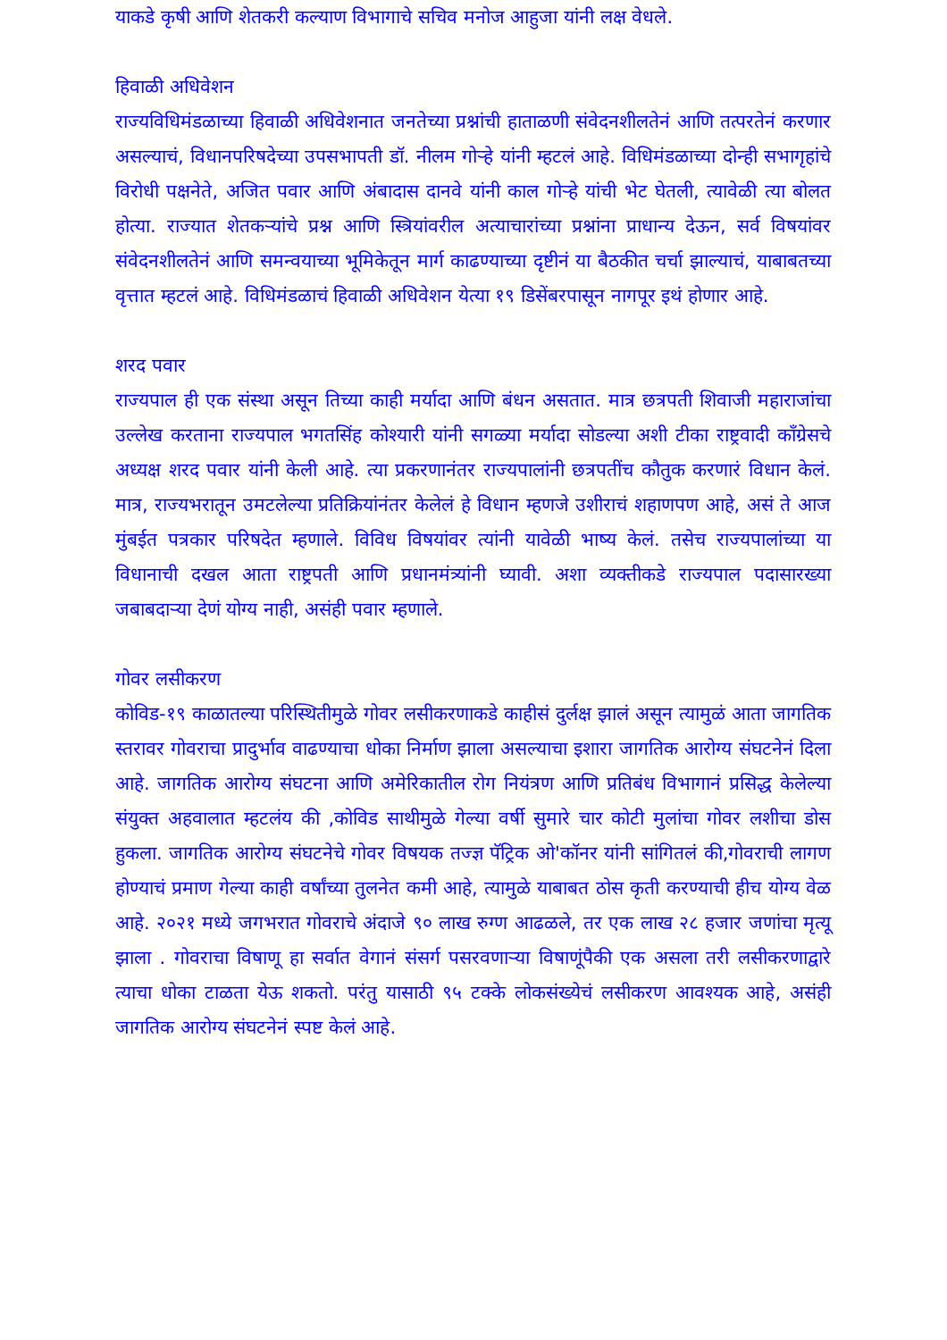याकडे कृषी आणि शेतकरी कल्याण विभागाचे सचिव मनोज आहुजा यांनी लक्ष वेधले.
हिवाळी अधिवेशन
राज्यविधिमंडळाच्या हिवाळी अधिवेशनात जनतेच्या प्रश्नांची हाताळणी संवेदनशीलतेनं आणि तत्परतेनं करणार असल्याचं, विधानपरिषदेच्या उपसभापती डॉ. नीलम गोऱ्हे यांनी म्हटलं आहे. विधिमंडळाच्या दोन्ही सभागृहांचे विरोधी पक्षनेते, अजित पवार आणि अंबादास दानवे यांनी काल गोऱ्हे यांची भेट घेतली, त्यावेळी त्या बोलत होत्या. राज्यात शेतकऱ्यांचे प्रश्न आणि स्त्रियांवरील अत्याचारांच्या प्रश्नांना प्राधान्य देऊन, सर्व विषयांवर संवेदनशीलतेनं आणि समन्वयाच्या भूमिकेतून मार्ग काढण्याच्या दृष्टीनं या बैठकीत चर्चा झाल्याचं, याबाबतच्या वृत्तात म्हटलं आहे. विधिमंडळाचं हिवाळी अधिवेशन येत्या १९ डिसेंबरपासून नागपूर इथं होणार आहे.
शरद पवार
राज्यपाल ही एक संस्था असून तिच्या काही मर्यादा आणि बंधन असतात. मात्र छत्रपती शिवाजी महाराजांचा उल्लेख करताना राज्यपाल भगतसिंह कोश्यारी यांनी सगळ्या मर्यादा सोडल्या अशी टीका राष्ट्रवादी काँग्रेसचे अध्यक्ष शरद पवार यांनी केली आहे. त्या प्रकरणानंतर राज्यपालांनी छत्रपतींच कौतुक करणारं विधान केलं. मात्र, राज्यभरातून उमटलेल्या प्रतिक्रियांनंतर केलेलं हे विधान म्हणजे उशीराचं शहाणपण आहे, असं ते आज मुंबईत पत्रकार परिषदेत म्हणाले. विविध विषयांवर त्यांनी यावेळी भाष्य केलं. तसेच राज्यपालांच्या या विधानाची दखल आता राष्ट्रपती आणि प्रधानमंत्र्यांनी घ्यावी. अशा व्यक्तीकडे राज्यपाल पदासारख्या जबाबदाऱ्या देणं योग्य नाही, असंही पवार म्हणाले.
गोवर लसीकरण
कोविड-१९ काळातल्या परिस्थितीमुळे गोवर लसीकरणाकडे काहीसं दुर्लक्ष झालं असून त्यामुळं आता जागतिक स्तरावर गोवराचा प्रादुर्भाव वाढण्याचा धोका निर्माण झाला असल्याचा इशारा जागतिक आरोग्य संघटनेनं दिला आहे. जागतिक आरोग्य संघटना आणि अमेरिकातील रोग नियंत्रण आणि प्रतिबंध विभागानं प्रसिद्ध केलेल्या संयुक्त अहवालात म्हटलंय की ,कोविड साथीमुळे गेल्या वर्षी सुमारे चार कोटी मुलांचा गोवर लशीचा डोस हुकला. जागतिक आरोग्य संघटनेचे गोवर विषयक तज्ज्ञ पॅट्रिक ओ'कॉनर यांनी सांगितलं की,गोवराची लागण होण्याचं प्रमाण गेल्या काही वर्षांच्या तुलनेत कमी आहे, त्यामुळे याबाबत ठोस कृती करण्याची हीच योग्य वेळ आहे. २०२१ मध्ये जगभरात गोवराचे अंदाजे ९० लाख रुग्ण आढळले, तर एक लाख २८ हजार जणांचा मृत्यू झाला . गोवराचा विषाणू हा सर्वात वेगानं संसर्ग पसरवणाऱ्या विषाणूंपैकी एक असला तरी लसीकरणाद्वारे त्याचा धोका टाळता येऊ शकतो. परंतु यासाठी ९५ टक्के लोकसंख्येचं लसीकरण आवश्यक आहे, असंही जागतिक आरोग्य संघटनेनं स्पष्ट केलं आहे.